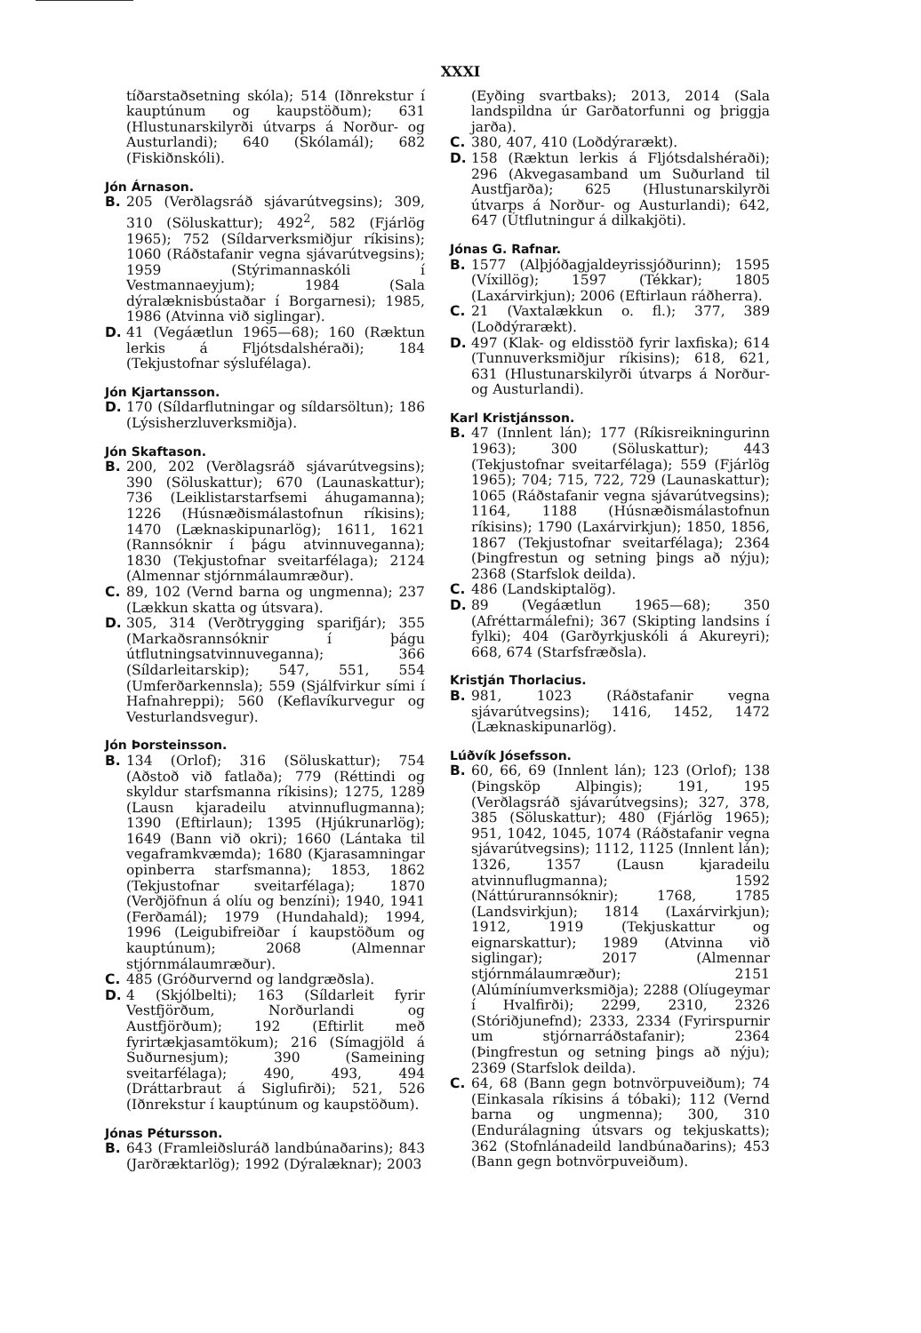XXXI
tíðarstaðsetning skóla); 514 (Iðnrekstur í kauptúnum og kaupstöðum); 631 (Hlustunarskilyrði útvarps á Norður- og Austurlandi); 640 (Skólamál); 682 (Fiskiðnskóli).
Jón Árnason.
B. 205 (Verðlagsráð sjávarútvegsins); 309, 310 (Söluskattur); 492<sup>2</sup>, 582 (Fjárlög 1965); 752 (Síldarverksmiðjur ríkisins); 1060 (Ráðstafanir vegna sjávarútvegsins); 1959 (Stýrimannaskóli í Vestmannaeyjum); 1984 (Sala dýralæknisbústaðar í Borgarnesi); 1985, 1986 (Atvinna við siglingar).
D. 41 (Vegáætlun 1965—68); 160 (Ræktun lerkis á Fljótsdalshéraði); 184 (Tekjustofnar sýslufélaga).
Jón Kjartansson.
D. 170 (Síldarflutningar og síldarsöltun); 186 (Lýsisherzluverksmiðja).
Jón Skaftason.
B. 200, 202 (Verðlagsráð sjávarútvegsins); 390 (Söluskattur); 670 (Launaskattur); 736 (Leiklistarstarfsemi áhugamanna); 1226 (Húsnæðismálastofnun ríkisins); 1470 (Læknaskipunarlög); 1611, 1621 (Rannsóknir í þágu atvinnuveganna); 1830 (Tekjustofnar sveitarfélaga); 2124 (Almennar stjórnmálaumræður).
C. 89, 102 (Vernd barna og ungmenna); 237 (Lækkun skatta og útsvara).
D. 305, 314 (Verðtrygging sparifjár); 355 (Markaðsrannsóknir í þágu útflutningsatvinnuveganna); 366 (Síldarleitarskip); 547, 551, 554 (Umferðarkennsla); 559 (Sjálfvirkur sími í Hafnahreppi); 560 (Keflavíkurvegur og Vesturlandsvegur).
Jón Þorsteinsson.
B. 134 (Orlof); 316 (Söluskattur); 754 (Aðstoð við fatlaða); 779 (Réttindi og skyldur starfsmanna ríkisins); 1275, 1289 (Lausn kjaradeilu atvinnuflugmanna); 1390 (Eftirlaun); 1395 (Hjúkrunarlög); 1649 (Bann við okri); 1660 (Lántaka til vegaframkvæmda); 1680 (Kjarasamningar opinberra starfsmanna); 1853, 1862 (Tekjustofnar sveitarfélaga); 1870 (Verðjöfnun á olíu og benzíni); 1940, 1941 (Ferðamál); 1979 (Hundahald); 1994, 1996 (Leigubifreiðar í kaupstöðum og kauptúnum); 2068 (Almennar stjórnmálaumræður).
C. 485 (Gróðurvernd og landgræðsla).
D. 4 (Skjólbelti); 163 (Síldarleit fyrir Vestfjörðum, Norðurlandi og Austfjörðum); 192 (Eftirlit með fyrirtækjasamtökum); 216 (Símagjöld á Suðurnesjum); 390 (Sameining sveitarfélaga); 490, 493, 494 (Dráttarbraut á Siglufirði); 521, 526 (Iðnrekstur í kauptúnum og kaupstöðum).
Jónas Pétursson.
B. 643 (Framleiðsluráð landbúnaðarins); 843 (Jarðræktarlög); 1992 (Dýralæknar); 2003
(Eyðing svartbaks); 2013, 2014 (Sala landspildna úr Garðatorfunni og þriggja jarða).
C. 380, 407, 410 (Loðdýrarækt).
D. 158 (Ræktun lerkis á Fljótsdalshéraði); 296 (Akvegasamband um Suðurland til Austfjarða); 625 (Hlustunarskilyrði útvarps á Norður- og Austurlandi); 642, 647 (Útflutningur á dilkakjöti).
Jónas G. Rafnar.
B. 1577 (Alþjóðagjaldeyrissjóðurinn); 1595 (Víxillög); 1597 (Tékkar); 1805 (Laxárvirkjun); 2006 (Eftirlaun ráðherra).
C. 21 (Vaxtalækkun o. fl.); 377, 389 (Loðdýrarækt).
D. 497 (Klak- og eldisstöð fyrir laxfiska); 614 (Tunnuverksmiðjur ríkisins); 618, 621, 631 (Hlustunarskilyrði útvarps á Norður- og Austurlandi).
Karl Kristjánsson.
B. 47 (Innlent lán); 177 (Ríkisreikningurinn 1963); 300 (Söluskattur); 443 (Tekjustofnar sveitarfélaga); 559 (Fjárlög 1965); 704; 715, 722, 729 (Launaskattur); 1065 (Ráðstafanir vegna sjávarútvegsins); 1164, 1188 (Húsnæðismálastofnun ríkisins); 1790 (Laxárvirkjun); 1850, 1856, 1867 (Tekjustofnar sveitarfélaga); 2364 (Þingfrestun og setning þings að nýju); 2368 (Starfslok deilda).
C. 486 (Landskiptalög).
D. 89 (Vegáætlun 1965—68); 350 (Afréttarmálefni); 367 (Skipting landsins í fylki); 404 (Garðyrkjuskóli á Akureyri); 668, 674 (Starfsfræðsla).
Kristján Thorlacius.
B. 981, 1023 (Ráðstafanir vegna sjávarútvegsins); 1416, 1452, 1472 (Læknaskipunarlög).
Lúðvík Jósefsson.
B. 60, 66, 69 (Innlent lán); 123 (Orlof); 138 (Þingsköp Alþingis); 191, 195 (Verðlagsráð sjávarútvegsins); 327, 378, 385 (Söluskattur); 480 (Fjárlög 1965); 951, 1042, 1045, 1074 (Ráðstafanir vegna sjávarútvegsins); 1112, 1125 (Innlent lán); 1326, 1357 (Lausn kjaradeilu atvinnuflugmanna); 1592 (Náttúrurannsóknir); 1768, 1785 (Landsvirkjun); 1814 (Laxárvirkjun); 1912, 1919 (Tekjuskattur og eignarskattur); 1989 (Atvinna við siglingar); 2017 (Almennar stjórnmálaumræður); 2151 (Alúmíníumverksmiðja); 2288 (Olíugeymar í Hvalfirði); 2299, 2310, 2326 (Stóriðjunefnd); 2333, 2334 (Fyrirspurnir um stjórnarráðstafanir); 2364 (Þingfrestun og setning þings að nýju); 2369 (Starfslok deilda).
C. 64, 68 (Bann gegn botnvörpuveiðum); 74 (Einkasala ríkisins á tóbaki); 112 (Vernd barna og ungmenna); 300, 310 (Endurálagning útsvars og tekjuskatts); 362 (Stofnlánadeild landbúnaðarins); 453 (Bann gegn botnvörpuveiðum).